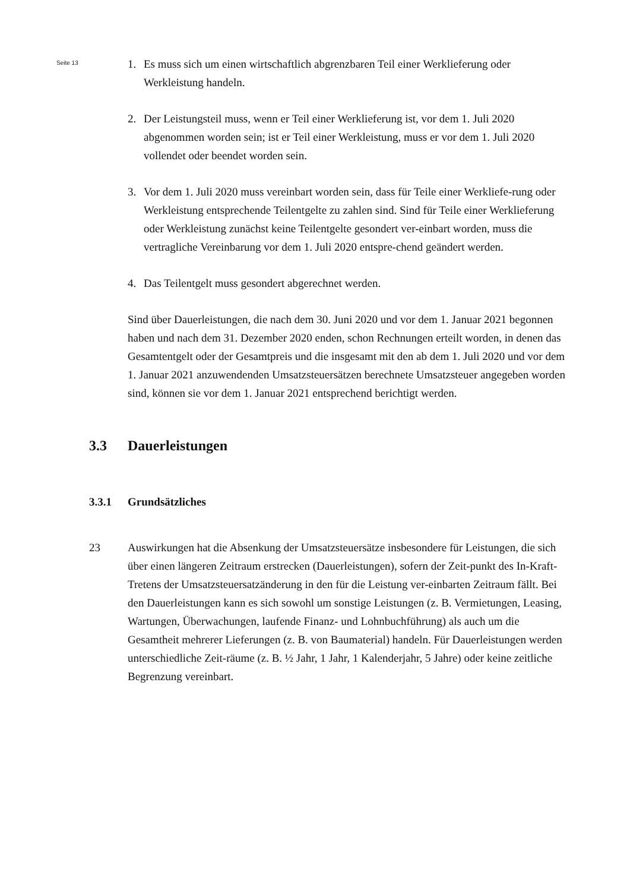Seite 13
1. Es muss sich um einen wirtschaftlich abgrenzbaren Teil einer Werklieferung oder Werkleistung handeln.
2. Der Leistungsteil muss, wenn er Teil einer Werklieferung ist, vor dem 1. Juli 2020 abgenommen worden sein; ist er Teil einer Werkleistung, muss er vor dem 1. Juli 2020 vollendet oder beendet worden sein.
3. Vor dem 1. Juli 2020 muss vereinbart worden sein, dass für Teile einer Werkliefe-rung oder Werkleistung entsprechende Teilentgelte zu zahlen sind. Sind für Teile einer Werklieferung oder Werkleistung zunächst keine Teilentgelte gesondert ver-einbart worden, muss die vertragliche Vereinbarung vor dem 1. Juli 2020 entspre-chend geändert werden.
4. Das Teilentgelt muss gesondert abgerechnet werden.
Sind über Dauerleistungen, die nach dem 30. Juni 2020 und vor dem 1. Januar 2021 begonnen haben und nach dem 31. Dezember 2020 enden, schon Rechnungen erteilt worden, in denen das Gesamtentgelt oder der Gesamtpreis und die insgesamt mit den ab dem 1. Juli 2020 und vor dem 1. Januar 2021 anzuwendenden Umsatzsteuersätzen berechnete Umsatzsteuer angegeben worden sind, können sie vor dem 1. Januar 2021 entsprechend berichtigt werden.
3.3 Dauerleistungen
3.3.1 Grundsätzliches
23 Auswirkungen hat die Absenkung der Umsatzsteuersätze insbesondere für Leistungen, die sich über einen längeren Zeitraum erstrecken (Dauerleistungen), sofern der Zeit-punkt des In-Kraft-Tretens der Umsatzsteuersatzänderung in den für die Leistung ver-einbarten Zeitraum fällt. Bei den Dauerleistungen kann es sich sowohl um sonstige Leistungen (z. B. Vermietungen, Leasing, Wartungen, Überwachungen, laufende Finanz- und Lohnbuchführung) als auch um die Gesamtheit mehrerer Lieferungen (z. B. von Baumaterial) handeln. Für Dauerleistungen werden unterschiedliche Zeit-räume (z. B. ½ Jahr, 1 Jahr, 1 Kalenderjahr, 5 Jahre) oder keine zeitliche Begrenzung vereinbart.